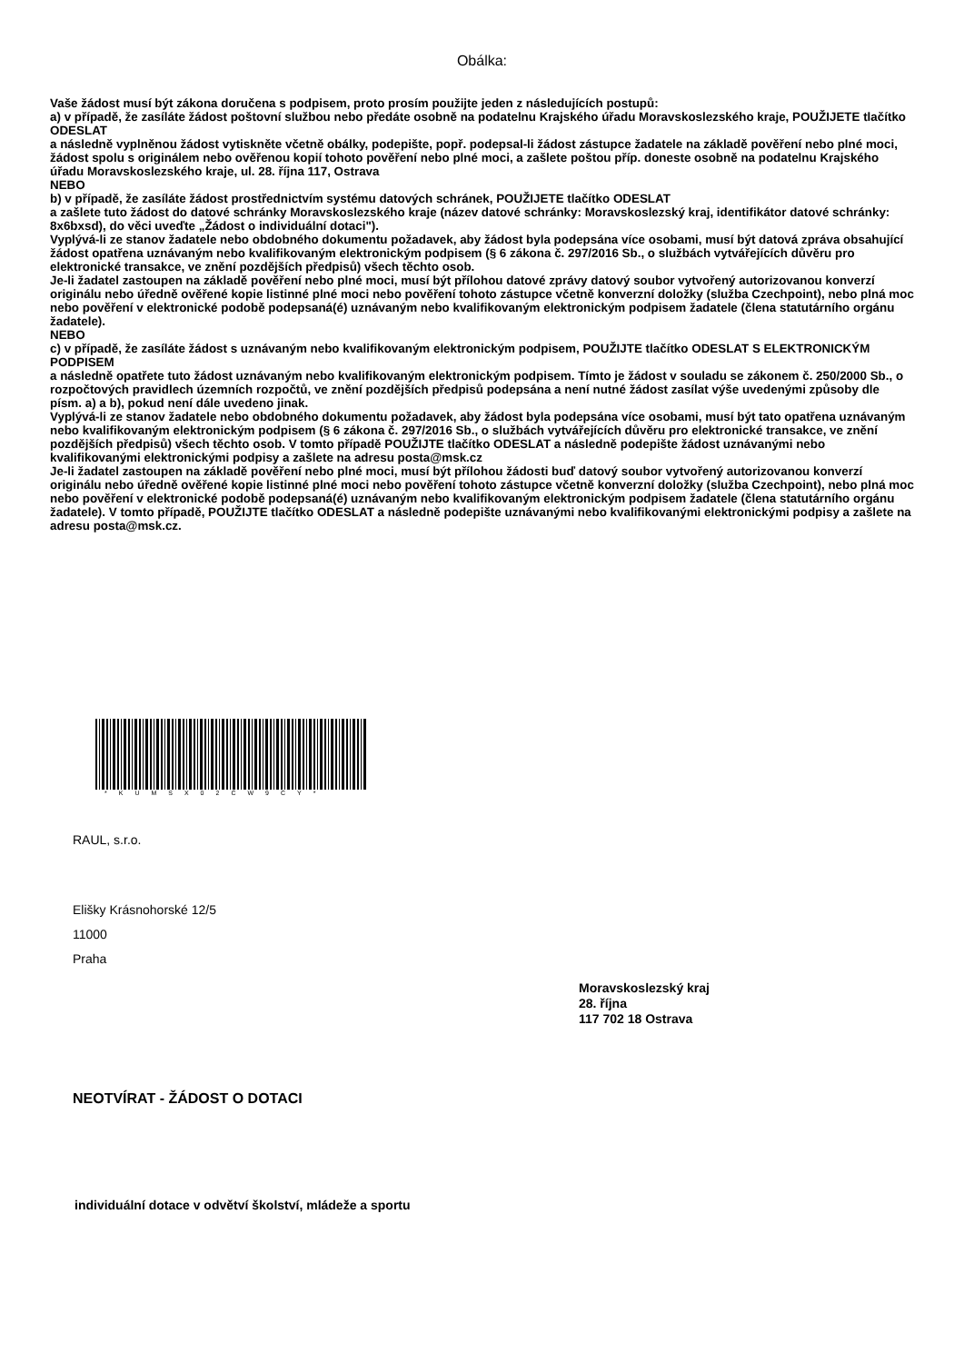Obálka:
Vaše žádost musí být zákona doručena s podpisem, proto prosím použijte jeden z následujících postupů:
a) v případě, že zasíláte žádost poštovní službou nebo předáte osobně na podatelnu Krajského úřadu Moravskoslezského kraje, POUŽIJETE tlačítko ODESLAT
a následně vyplněnou žádost vytiskněte včetně obálky, podepište, popř. podepsal-li žádost zástupce žadatele na základě pověření nebo plné moci, žádost spolu s originálem nebo ověřenou kopií tohoto pověření nebo plné moci, a zašlete poštou příp. doneste osobně na podatelnu Krajského úřadu Moravskoslezského kraje, ul. 28. října 117, Ostrava
NEBO
b) v případě, že zasíláte žádost prostřednictvím systému datových schránek, POUŽIJETE tlačítko ODESLAT
a zašlete tuto žádost do datové schránky Moravskoslezského kraje (název datové schránky: Moravskoslezský kraj, identifikátor datové schránky: 8x6bxsd), do věci uveďte „Žádost o individuální dotaci").
Vyplývá-li ze stanov žadatele nebo obdobného dokumentu požadavek, aby žádost byla podepsána více osobami, musí být datová zpráva obsahující žádost opatřena uznávaným nebo kvalifikovaným elektronickým podpisem (§ 6 zákona č. 297/2016 Sb., o službách vytvářejících důvěru pro elektronické transakce, ve znění pozdějších předpisů) všech těchto osob.
Je-li žadatel zastoupen na základě pověření nebo plné moci, musí být přílohou datové zprávy datový soubor vytvořený autorizovanou konverzí originálu nebo úředně ověřené kopie listinné plné moci nebo pověření tohoto zástupce včetně konverzní doložky (služba Czechpoint), nebo plná moc nebo pověření v elektronické podobě podepsaná(é) uznávaným nebo kvalifikovaným elektronickým podpisem žadatele (člena statutárního orgánu žadatele).
NEBO
c) v případě, že zasíláte žádost s uznávaným nebo kvalifikovaným elektronickým podpisem, POUŽIJTE tlačítko ODESLAT S ELEKTRONICKÝM PODPISEM
a následně opatřete tuto žádost uznávaným nebo kvalifikovaným elektronickým podpisem. Tímto je žádost v souladu se zákonem č. 250/2000 Sb., o rozpočtových pravidlech územních rozpočtů, ve znění pozdějších předpisů podepsána a není nutné žádost zasílat výše uvedenými způsoby dle písm. a) a b), pokud není dále uvedeno jinak.
Vyplývá-li ze stanov žadatele nebo obdobného dokumentu požadavek, aby žádost byla podepsána více osobami, musí být tato opatřena uznávaným nebo kvalifikovaným elektronickým podpisem (§ 6 zákona č. 297/2016 Sb., o službách vytvářejících důvěru pro elektronické transakce, ve znění pozdějších předpisů) všech těchto osob. V tomto případě POUŽIJTE tlačítko ODESLAT a následně podepište žádost uznávanými nebo kvalifikovanými elektronickými podpisy a zašlete na adresu posta@msk.cz
Je-li žadatel zastoupen na základě pověření nebo plné moci, musí být přílohou žádosti buď datový soubor vytvořený autorizovanou konverzí originálu nebo úředně ověřené kopie listinné plné moci nebo pověření tohoto zástupce včetně konverzní doložky (služba Czechpoint), nebo plná moc nebo pověření v elektronické podobě podepsaná(é) uznávaným nebo kvalifikovaným elektronickým podpisem žadatele (člena statutárního orgánu žadatele). V tomto případě, POUŽIJTE tlačítko ODESLAT a následně podepište uznávanými nebo kvalifikovanými elektronickými podpisy a zašlete na adresu posta@msk.cz.
*KUMSX02CW9CY*
RAUL, s.r.o.
Elišky Krásnohorské 12/5
11000
Praha
Moravskoslezský kraj
28. října
117 702 18 Ostrava
NEOTVÍRAT - ŽÁDOST O DOTACI
individuální dotace v odvětví školství, mládeže a sportu